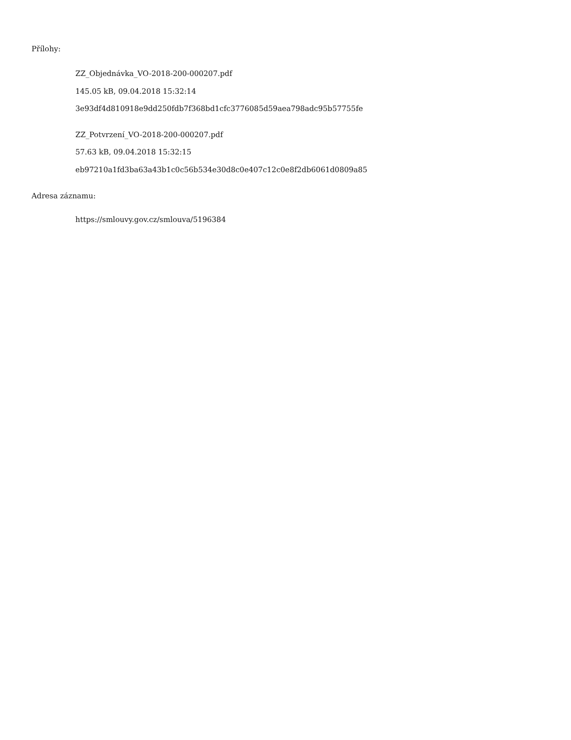Přílohy:
ZZ_Objednávka_VO-2018-200-000207.pdf
145.05 kB, 09.04.2018 15:32:14
3e93df4d810918e9dd250fdb7f368bd1cfc3776085d59aea798adc95b57755fe
ZZ_Potvrzení_VO-2018-200-000207.pdf
57.63 kB, 09.04.2018 15:32:15
eb97210a1fd3ba63a43b1c0c56b534e30d8c0e407c12c0e8f2db6061d0809a85
Adresa záznamu:
https://smlouvy.gov.cz/smlouva/5196384